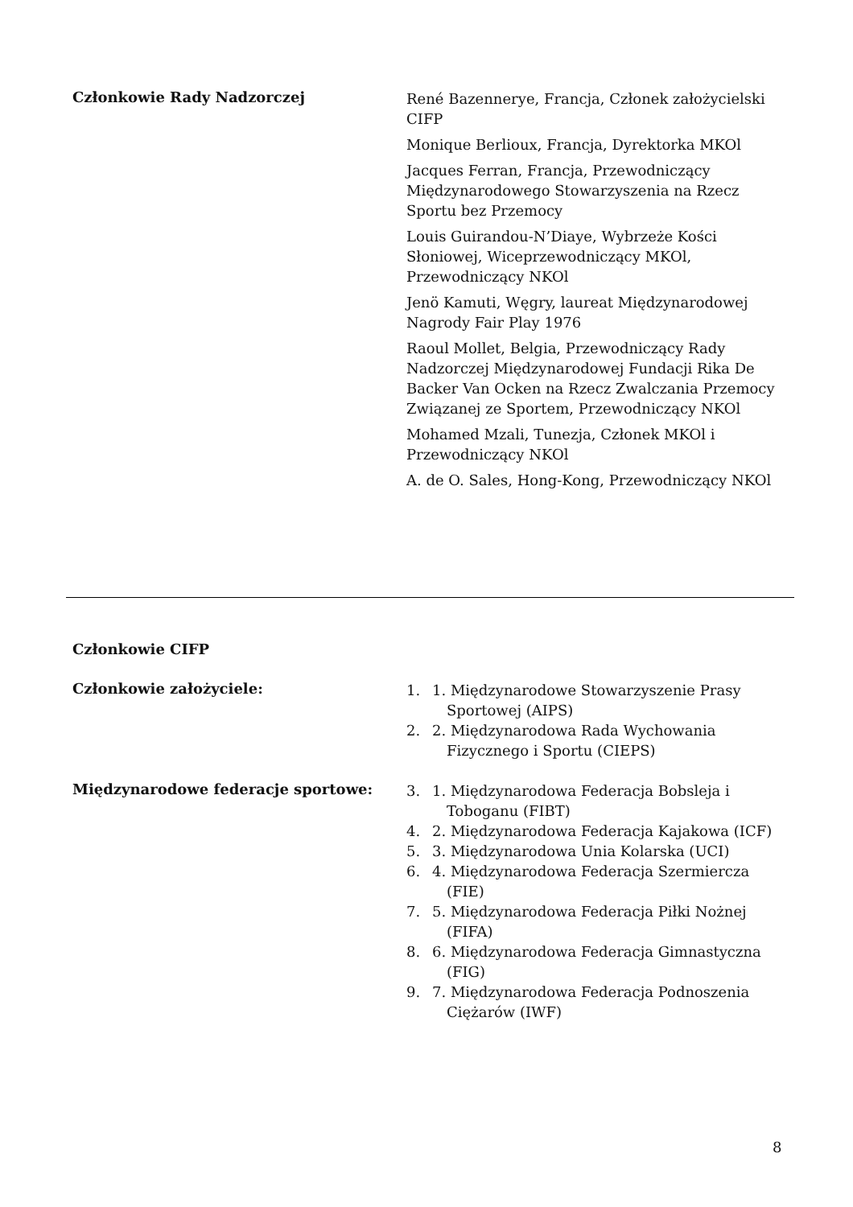Członkowie Rady Nadzorczej
René Bazennerye, Francja, Członek założycielski CIFP
Monique Berlioux, Francja, Dyrektorka MKOl
Jacques Ferran, Francja, Przewodniczący Międzynarodowego Stowarzyszenia na Rzecz Sportu bez Przemocy
Louis Guirandou-N’Diaye, Wybrzeże Kości Słoniowej, Wiceprzewodniczący MKOl, Przewodniczący NKOl
Jenö Kamuti, Węgry, laureat Międzynarodowej Nagrody Fair Play 1976
Raoul Mollet, Belgia, Przewodniczący Rady Nadzorczej Międzynarodowej Fundacji Rika De Backer Van Ocken na Rzecz Zwalczania Przemocy Związanej ze Sportem, Przewodniczący NKOl
Mohamed Mzali, Tunezja, Członek MKOl i Przewodniczący NKOl
A. de O. Sales, Hong-Kong, Przewodniczący NKOl
Członkowie CIFP
Członkowie założyciele:
1. 1. Międzynarodowe Stowarzyszenie Prasy Sportowej (AIPS)
2. 2. Międzynarodowa Rada Wychowania Fizycznego i Sportu (CIEPS)
Międzynarodowe federacje sportowe:
3. 1. Międzynarodowa Federacja Bobsleja i Toboganu (FIBT)
4. 2. Międzynarodowa Federacja Kajakowa (ICF)
5. 3. Międzynarodowa Unia Kolarska (UCI)
6. 4. Międzynarodowa Federacja Szermiercza (FIE)
7. 5. Międzynarodowa Federacja Piłki Nożnej (FIFA)
8. 6. Międzynarodowa Federacja Gimnastyczna (FIG)
9. 7. Międzynarodowa Federacja Podnoszenia Ciężarów (IWF)
8